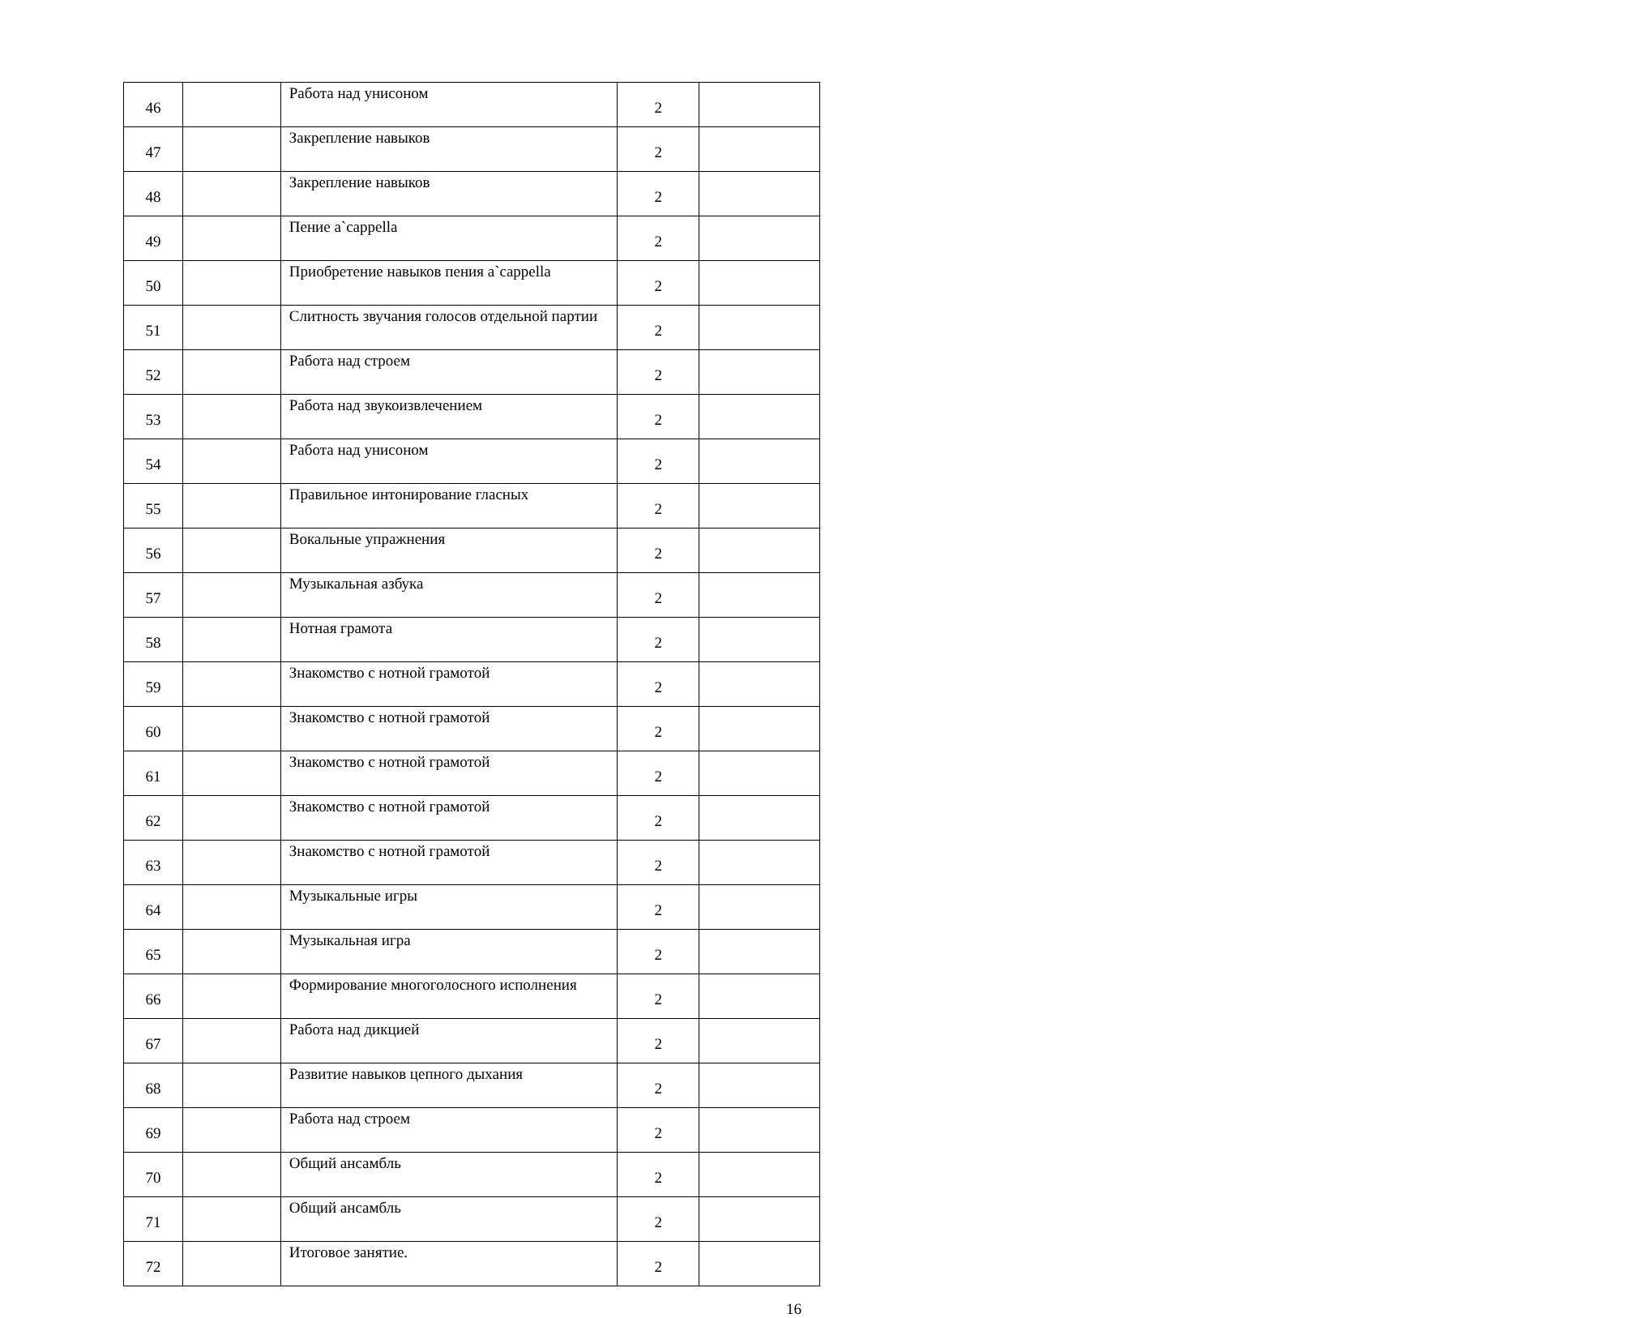| 46 | | Работа над унисоном | 2 | |
| 47 | | Закрепление навыков | 2 | |
| 48 | | Закрепление навыков | 2 | |
| 49 | | Пение a`cappella | 2 | |
| 50 | | Приобретение навыков пения a`cappella | 2 | |
| 51 | | Слитность звучания голосов отдельной партии | 2 | |
| 52 | | Работа над строем | 2 | |
| 53 | | Работа над звукоизвлечением | 2 | |
| 54 | | Работа над унисоном | 2 | |
| 55 | | Правильное интонирование гласных | 2 | |
| 56 | | Вокальные упражнения | 2 | |
| 57 | | Музыкальная азбука | 2 | |
| 58 | | Нотная грамота | 2 | |
| 59 | | Знакомство с нотной грамотой | 2 | |
| 60 | | Знакомство с нотной грамотой | 2 | |
| 61 | | Знакомство с нотной грамотой | 2 | |
| 62 | | Знакомство с нотной грамотой | 2 | |
| 63 | | Знакомство с нотной грамотой | 2 | |
| 64 | | Музыкальные игры | 2 | |
| 65 | | Музыкальная игра | 2 | |
| 66 | | Формирование многоголосного исполнения | 2 | |
| 67 | | Работа над дикцией | 2 | |
| 68 | | Развитие навыков цепного дыхания | 2 | |
| 69 | | Работа над строем | 2 | |
| 70 | | Общий ансамбль | 2 | |
| 71 | | Общий ансамбль | 2 | |
| 72 | | Итоговое занятие. | 2 | |
16